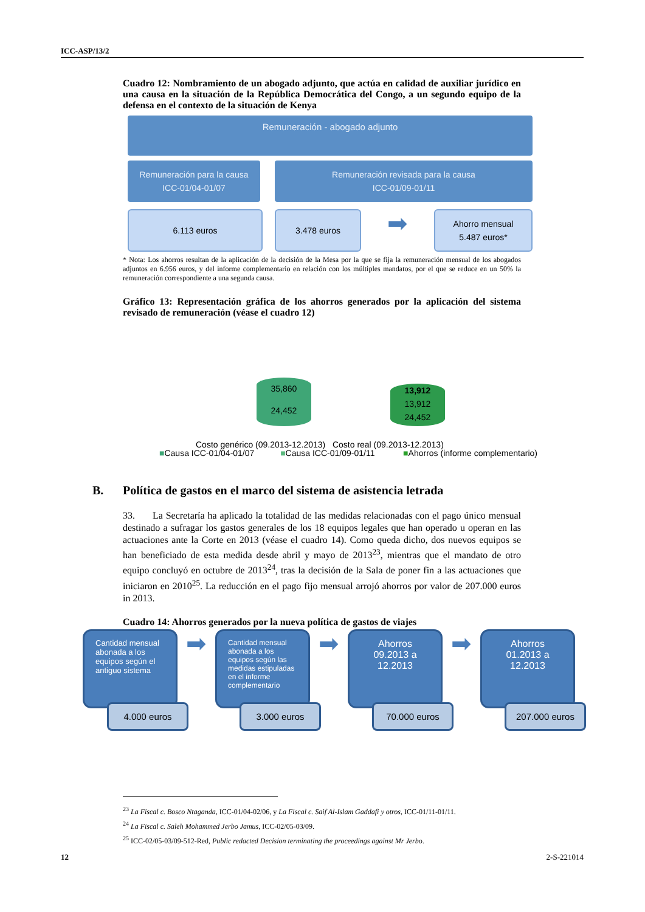ICC-ASP/13/2
Cuadro 12: Nombramiento de un abogado adjunto, que actúa en calidad de auxiliar jurídico en una causa en la situación de la República Democrática del Congo, a un segundo equipo de la defensa en el contexto de la situación de Kenya
Remuneración - abogado adjunto
Remuneración para la causa
ICC-01/04-01/07
Remuneración revisada para la causa
ICC-01/09-01/11
6.113 euros 3.478 euros
➡
Ahorro mensual
5.487 euros*
* Nota: Los ahorros resultan de la aplicación de la decisión de la Mesa por la que se fija la remuneración mensual de los abogados adjuntos en 6.956 euros, y del informe complementario en relación con los múltiples mandatos, por el que se reduce en un 50% la remuneración correspondiente a una segunda causa.
Gráfico 13: Representación gráfica de los ahorros generados por la aplicación del sistema revisado de remuneración (véase el cuadro 12)
35,860
24,452
13,912
13,912
24,452
Costo genérico (09.2013-12.2013) Costo real (09.2013-12.2013)
■Causa ICC-01/04-01/07 ■Causa ICC-01/09-01/11 ■Ahorros (informe complementario)
B. Política de gastos en el marco del sistema de asistencia letrada
33. La Secretaría ha aplicado la totalidad de las medidas relacionadas con el pago único mensual destinado a sufragar los gastos generales de los 18 equipos legales que han operado u operan en las actuaciones ante la Corte en 2013 (véase el cuadro 14). Como queda dicho, dos nuevos equipos se han beneficiado de esta medida desde abril y mayo de 2013<sup>23</sup>, mientras que el mandato de otro equipo concluyó en octubre de 2013<sup>24</sup>, tras la decisión de la Sala de poner fin a las actuaciones que iniciaron en 2010<sup>25</sup>. La reducción en el pago fijo mensual arrojó ahorros por valor de 207.000 euros in 2013.
Cuadro 14: Ahorros generados por la nueva política de gastos de viajes
Cantidad mensual abonada a los equipos según el antiguo sistema
4.000 euros
➡
Cantidad mensual abonada a los equipos según las medidas estipuladas en el informe complementario
3.000 euros
➡
Ahorros 09.2013 a 12.2013
70.000 euros
➡
Ahorros 01.2013 a 12.2013
207.000 euros
<sup>23</sup> La Fiscal c. Bosco Ntaganda, ICC-01/04-02/06, y La Fiscal c. Saif Al-Islam Gaddafi y otros, ICC-01/11-01/11.
<sup>24</sup> La Fiscal c. Saleh Mohammed Jerbo Jamus, ICC-02/05-03/09.
<sup>25</sup> ICC-02/05-03/09-512-Red, Public redacted Decision terminating the proceedings against Mr Jerbo.
12 2-S-221014